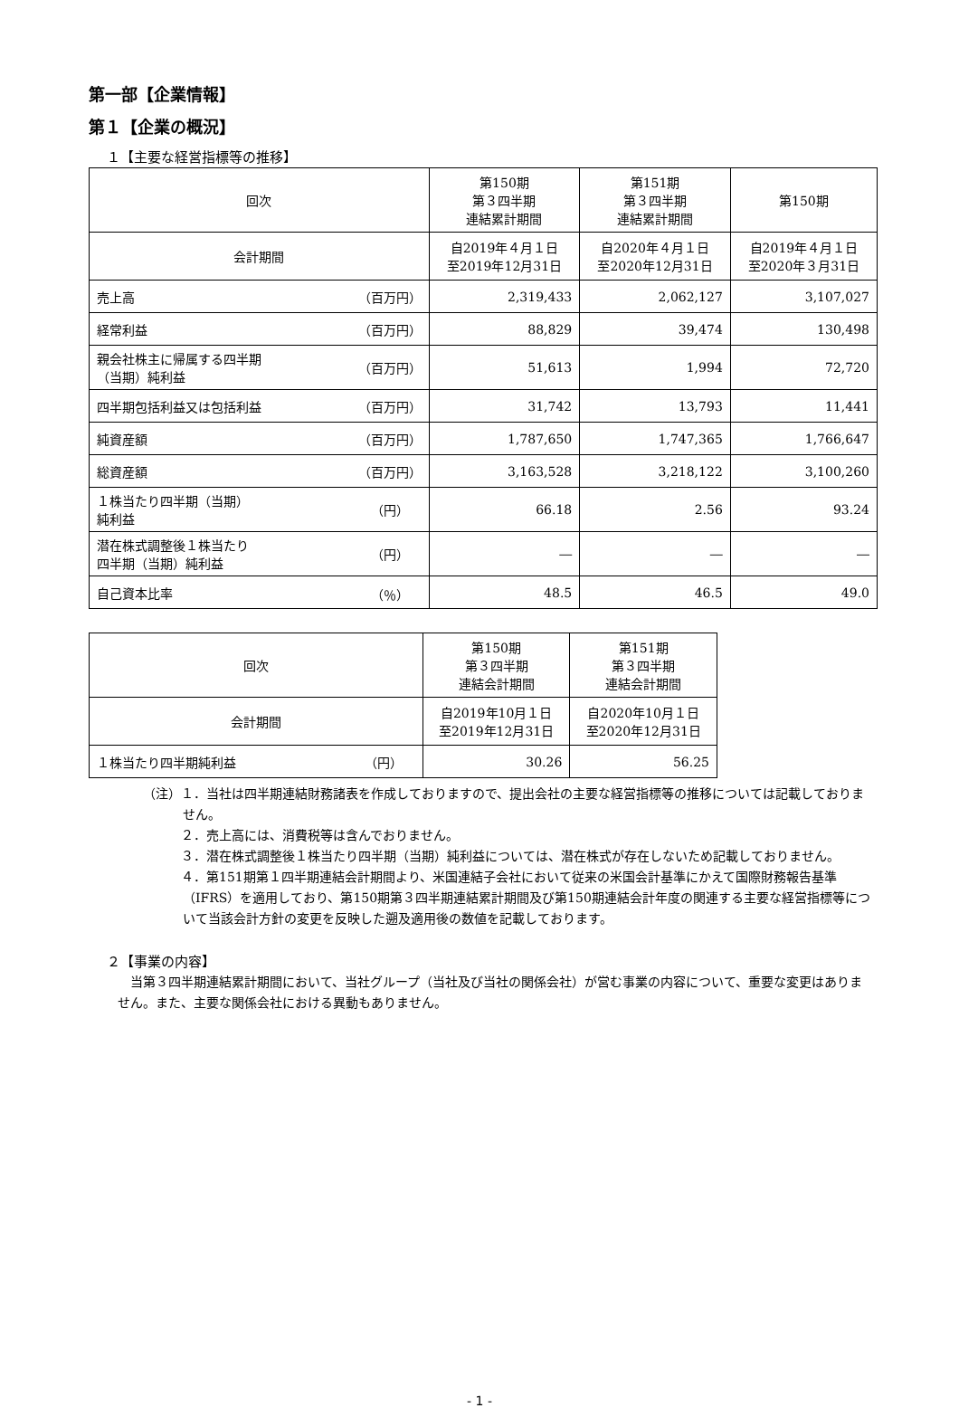第一部【企業情報】
第１【企業の概況】
１【主要な経営指標等の推移】
| 回次 | | 第150期 第３四半期 連結累計期間 | 第151期 第３四半期 連結累計期間 | 第150期 |
| --- | --- | --- | --- | --- |
| 会計期間 | | 自2019年４月１日 至2019年12月31日 | 自2020年４月１日 至2020年12月31日 | 自2019年４月１日 至2020年３月31日 |
| 売上高 | （百万円） | 2,319,433 | 2,062,127 | 3,107,027 |
| 経常利益 | （百万円） | 88,829 | 39,474 | 130,498 |
| 親会社株主に帰属する四半期 （当期）純利益 | （百万円） | 51,613 | 1,994 | 72,720 |
| 四半期包括利益又は包括利益 | （百万円） | 31,742 | 13,793 | 11,441 |
| 純資産額 | （百万円） | 1,787,650 | 1,747,365 | 1,766,647 |
| 総資産額 | （百万円） | 3,163,528 | 3,218,122 | 3,100,260 |
| １株当たり四半期（当期） 純利益 | （円） | 66.18 | 2.56 | 93.24 |
| 潜在株式調整後１株当たり 四半期（当期）純利益 | （円） | ― | ― | ― |
| 自己資本比率 | （％） | 48.5 | 46.5 | 49.0 |
| 回次 | | 第150期 第３四半期 連結会計期間 | 第151期 第３四半期 連結会計期間 |
| --- | --- | --- | --- |
| 会計期間 | | 自2019年10月１日 至2019年12月31日 | 自2020年10月１日 至2020年12月31日 |
| １株当たり四半期純利益 | （円） | 30.26 | 56.25 |
（注）１．当社は四半期連結財務諸表を作成しておりますので、提出会社の主要な経営指標等の推移については記載しておりません。
　　　２．売上高には、消費税等は含んでおりません。
　　　３．潜在株式調整後１株当たり四半期（当期）純利益については、潜在株式が存在しないため記載しておりません。
　　　４．第151期第１四半期連結会計期間より、米国連結子会社において従来の米国会計基準にかえて国際財務報告基準（IFRS）を適用しており、第150期第３四半期連結累計期間及び第150期連結会計年度の関連する主要な経営指標等について当該会計方針の変更を反映した遡及適用後の数値を記載しております。
２【事業の内容】
当第３四半期連結累計期間において、当社グループ（当社及び当社の関係会社）が営む事業の内容について、重要な変更はありません。また、主要な関係会社における異動もありません。
- 1 -